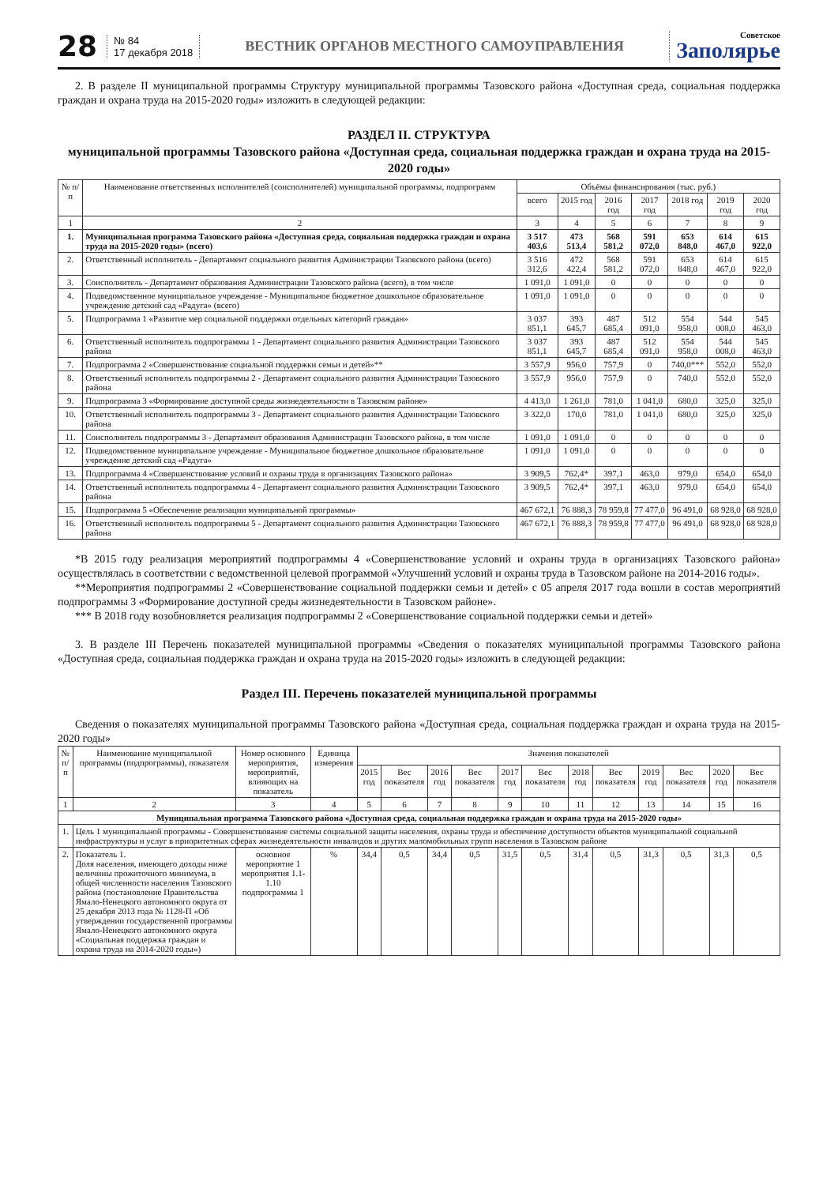28
№ 84
17 декабря 2018
ВЕСТНИК ОРГАНОВ МЕСТНОГО САМОУПРАВЛЕНИЯ
Советское
Заполярье
2. В разделе II муниципальной программы Структуру муниципальной программы Тазовского района «Доступная среда, социальная поддержка граждан и охрана труда на 2015-2020 годы» изложить в следующей редакции:
РАЗДЕЛ II. СТРУКТУРА
муниципальной программы Тазовского района «Доступная среда, социальная поддержка граждан и охрана труда на 2015-2020 годы»
| № п/п | Наименование ответственных исполнителей (соисполнителей) муниципальной программы, подпрограмм | Объёмы финансирования (тыс. руб.) | | | | | | |
| --- | --- | --- | --- | --- | --- | --- | --- | --- |
| | | всего | 2015 год | 2016 год | 2017 год | 2018 год | 2019 год | 2020 год |
| 1 | 2 | 3 | 4 | 5 | 6 | 7 | 8 | 9 |
| 1. | Муниципальная программа Тазовского района «Доступная среда, социальная поддержка граждан и охрана труда на 2015-2020 годы» (всего) | 3 517 403,6 | 473 513,4 | 568 581,2 | 591 072,0 | 653 848,0 | 614 467,0 | 615 922,0 |
| 2. | Ответственный исполнитель - Департамент социального развития Администрации Тазовского района (всего) | 3 516 312,6 | 472 422,4 | 568 581,2 | 591 072,0 | 653 848,0 | 614 467,0 | 615 922,0 |
| 3. | Соисполнитель - Департамент образования Администрации Тазовского района (всего), в том числе | 1 091,0 | 1 091,0 | 0 | 0 | 0 | 0 | 0 |
| 4. | Подведомственное муниципальное учреждение - Муниципальное бюджетное дошкольное образовательное учреждение детский сад «Радуга» (всего) | 1 091,0 | 1 091,0 | 0 | 0 | 0 | 0 | 0 |
| 5. | Подпрограмма 1 «Развитие мер социальной поддержки отдельных категорий граждан» | 3 037 851,1 | 393 645,7 | 487 685,4 | 512 091,0 | 554 958,0 | 544 008,0 | 545 463,0 |
| 6. | Ответственный исполнитель подпрограммы 1 - Департамент социального развития Администрации Тазовского района | 3 037 851,1 | 393 645,7 | 487 685,4 | 512 091,0 | 554 958,0 | 544 008,0 | 545 463,0 |
| 7. | Подпрограмма 2 «Совершенствование социальной поддержки семьи и детей»** | 3 557,9 | 956,0 | 757,9 | 0 | 740,0*** | 552,0 | 552,0 |
| 8. | Ответственный исполнитель подпрограммы 2 - Департамент социального развития Администрации Тазовского района | 3 557,9 | 956,0 | 757,9 | 0 | 740,0 | 552,0 | 552,0 |
| 9. | Подпрограмма 3 «Формирование доступной среды жизнедеятельности в Тазовском районе» | 4 413,0 | 1 261,0 | 781,0 | 1 041,0 | 680,0 | 325,0 | 325,0 |
| 10. | Ответственный исполнитель подпрограммы 3 - Департамент социального развития Администрации Тазовского района | 3 322,0 | 170,0 | 781,0 | 1 041,0 | 680,0 | 325,0 | 325,0 |
| 11. | Соисполнитель подпрограммы 3 - Департамент образования Администрации Тазовского района, в том числе | 1 091,0 | 1 091,0 | 0 | 0 | 0 | 0 | 0 |
| 12. | Подведомственное муниципальное учреждение - Муниципальное бюджетное дошкольное образовательное учреждение детский сад «Радуга» | 1 091,0 | 1 091,0 | 0 | 0 | 0 | 0 | 0 |
| 13. | Подпрограмма 4 «Совершенствование условий и охраны труда в организациях Тазовского района» | 3 909,5 | 762,4* | 397,1 | 463,0 | 979,0 | 654,0 | 654,0 |
| 14. | Ответственный исполнитель подпрограммы 4 - Департамент социального развития Администрации Тазовского района | 3 909,5 | 762,4* | 397,1 | 463,0 | 979,0 | 654,0 | 654,0 |
| 15. | Подпрограмма 5 «Обеспечение реализации муниципальной программы» | 467 672,1 | 76 888,3 | 78 959,8 | 77 477,0 | 96 491,0 | 68 928,0 | 68 928,0 |
| 16. | Ответственный исполнитель подпрограммы 5 - Департамент социального развития Администрации Тазовского района | 467 672,1 | 76 888,3 | 78 959,8 | 77 477,0 | 96 491,0 | 68 928,0 | 68 928,0 |
*В 2015 году реализация мероприятий подпрограммы 4 «Совершенствование условий и охраны труда в организациях Тазовского района» осуществлялась в соответствии с ведомственной целевой программой «Улучшений условий и охраны труда в Тазовском районе на 2014-2016 годы».
**Мероприятия подпрограммы 2 «Совершенствование социальной поддержки семьи и детей» с 05 апреля 2017 года вошли в состав мероприятий подпрограммы 3 «Формирование доступной среды жизнедеятельности в Тазовском районе».
*** В 2018 году возобновляется реализация подпрограммы 2 «Совершенствование социальной поддержки семьи и детей»
3. В разделе III Перечень показателей муниципальной программы «Сведения о показателях муниципальной программы Тазовского района «Доступная среда, социальная поддержка граждан и охрана труда на 2015-2020 годы» изложить в следующей редакции:
Раздел III. Перечень показателей муниципальной программы
Сведения о показателях муниципальной программы Тазовского района «Доступная среда, социальная поддержка граждан и охрана труда на 2015-2020 годы»
| № п/п | Наименование муниципальной программы (подпрограммы), показателя | Номер основного мероприятия, мероприятий, влияющих на показатель | Единица измерения | Значения показателей | | | | | | | | | | | |
| --- | --- | --- | --- | --- | --- | --- | --- | --- | --- | --- | --- | --- | --- | --- | --- |
| | | | | 2015 год | Вес показателя | 2016 год | Вес показателя | 2017 год | Вес показателя | 2018 год | Вес показателя | 2019 год | Вес показателя | 2020 год | Вес показателя |
| 1 | 2 | 3 | 4 | 5 | 6 | 7 | 8 | 9 | 10 | 11 | 12 | 13 | 14 | 15 | 16 |
| Муниципальная программа Тазовского района «Доступная среда, социальная поддержка граждан и охрана труда на 2015-2020 годы» | | | | | | | | | | | | | | | |
| 1. | Цель 1 муниципальной программы - Совершенствование системы социальной защиты населения, охраны труда и обеспечение доступности объектов муниципальной социальной инфраструктуры и услуг в приоритетных сферах жизнедеятельности инвалидов и других маломобильных групп населения в Тазовском районе | | | | | | | | | | | | | | |
| 2. | Показатель 1. Доля населения, имеющего доходы ниже величины прожиточного минимума, в общей численности населения Тазовского района (постановление Правительства Ямало-Ненецкого автономного округа от 25 декабря 2013 года № 1128-П «Об утверждении государственной программы Ямало-Ненецкого автономного округа «Социальная поддержка граждан и охрана труда на 2014-2020 годы») | основное мероприятие 1 мероприятия 1.1-1.10 подпрограммы 1 | % | 34,4 | 0,5 | 34,4 | 0,5 | 31,5 | 0,5 | 31,4 | 0,5 | 31,3 | 0,5 | 31,3 | 0,5 |